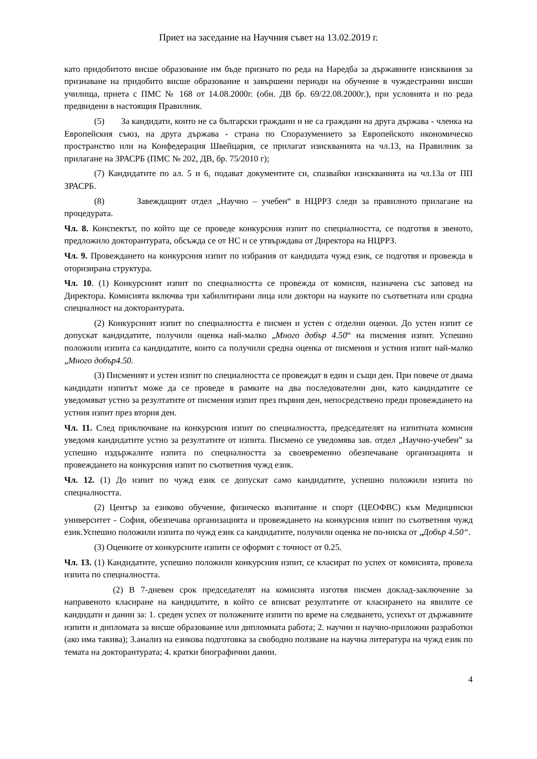Приет на заседание на Научния съвет на 13.02.2019 г.
като придобитото висше образование им бъде признато по реда на Наредба за държавните изисквания за признаване на придобито висше образование и завършени периоди на обучение в чуждестранни висши училища, приета с ПМС № 168 от 14.08.2000г. (обн. ДВ бр. 69/22.08.2000г.), при условията и по реда предвидени в настоящия Правилник.
(5) За кандидати, които не са български граждани и не са граждани на друга държава - членка на Европейския съюз, на друга държава - страна по Споразумението за Европейското икономическо пространство или на Конфедерация Швейцария, се прилагат изискванията на чл.13, на Правилник за прилагане на ЗРАСРБ (ПМС № 202, ДВ, бр. 75/2010 г);
(7) Кандидатите по ал. 5 и 6, подават документите си, спазвайки изискванията на чл.13а от ПП ЗРАСРБ.
(8) Завеждащият отдел „Научно – учебен“ в НЦРРЗ следи за правилното прилагане на процедурата.
Чл. 8. Конспектът, по който ще се проведе конкурсния изпит по специалността, се подготвя в звеното, предложило докторантурата, обсъжда се от НС и се утвърждава от Директора на НЦРРЗ.
Чл. 9. Провеждането на конкурсния изпит по избрания от кандидата чужд език, се подготвя и провежда в оторизирана структура.
Чл. 10. (1) Конкурсният изпит по специалността се провежда от комисия, назначена със заповед на Директора. Комисията включва три хабилитирани лица или доктори на науките по съответната или сродна специалност на докторантурата.
(2) Конкурсният изпит по специалността е писмен и устен с отделни оценки. До устен изпит се допускат кандидатите, получили оценка най-малко „Много добър 4.50“ на писмения изпит. Успешно положили изпита са кандидатите, които са получили средна оценка от писмения и устния изпит най-малко „Много добър4.50.
(3) Писменият и устен изпит по специалността се провеждат в един и същи ден. При повече от двама кандидати изпитът може да се проведе в рамките на два последователни дни, като кандидатите се уведомяват устно за резултатите от писмения изпит през първия ден, непосредствено преди провеждането на устния изпит през втория ден.
Чл. 11. След приключване на конкурсния изпит по специалността, председателят на изпитната комисия уведомя кандидатите устно за резултатите от изпита. Писмено се уведомява зав. отдел „Научно-учебен” за успешно издържалите изпита по специалността за своевременно обезпечаване организацията и провеждането на конкурсния изпит по съответния чужд език.
Чл. 12. (1) До изпит по чужд език се допускат само кандидатите, успешно положили изпита по специалността.
(2) Център за езиково обучение, физическо възпитание и спорт (ЦЕОФВС) към Медицински университет - София, обезпечава организацията и провеждането на конкурсния изпит по съответния чужд език.Успешно положили изпита по чужд език са кандидатите, получили оценка не по-ниска от „Добър 4.50“.
(3) Оценките от конкурсните изпити се оформят с точност от 0.25.
Чл. 13. (1) Кандидатите, успешно положили конкурсния изпит, се класират по успех от комисията, провела изпита по специалността.
(2) В 7-дневен срок председателят на комисията изготвя писмен доклад-заключение за направеното класиране на кандидатите, в който се вписват резултатите от класирането на явилите се кандидати и данни за: 1. среден успех от положените изпити по време на следването, успехът от държавните изпити и дипломата за висше образование или дипломната работа; 2. научни и научно-приложни разработки (ако има такива); 3.анализ на езикова подготовка за свободно ползване на научна литература на чужд език по темата на докторантурата; 4. кратки биографични данни.
4